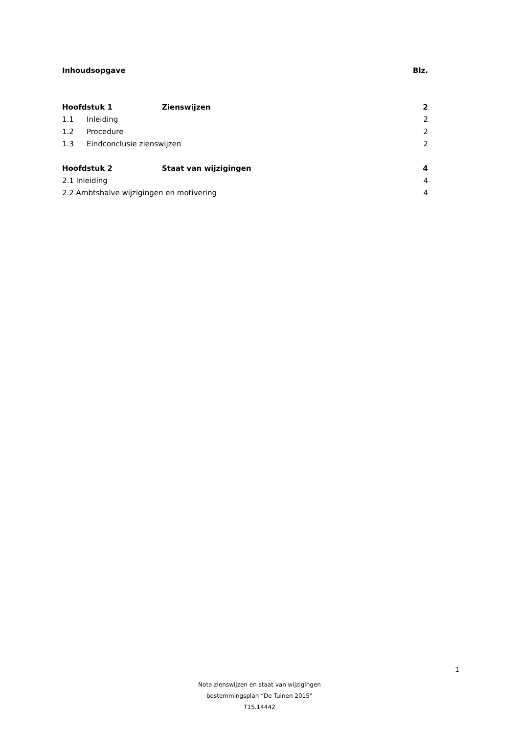Inhoudsopgave Blz.
Hoofdstuk 1 Zienswijzen 2
1.1 Inleiding 2
1.2 Procedure 2
1.3 Eindconclusie zienswijzen 2
Hoofdstuk 2 Staat van wijzigingen 4
2.1 Inleiding 4
2.2 Ambtshalve wijzigingen en motivering 4
1
Nota zienswijzen en staat van wijzigingen
bestemmingsplan “De Tuinen 2015”
T15.14442